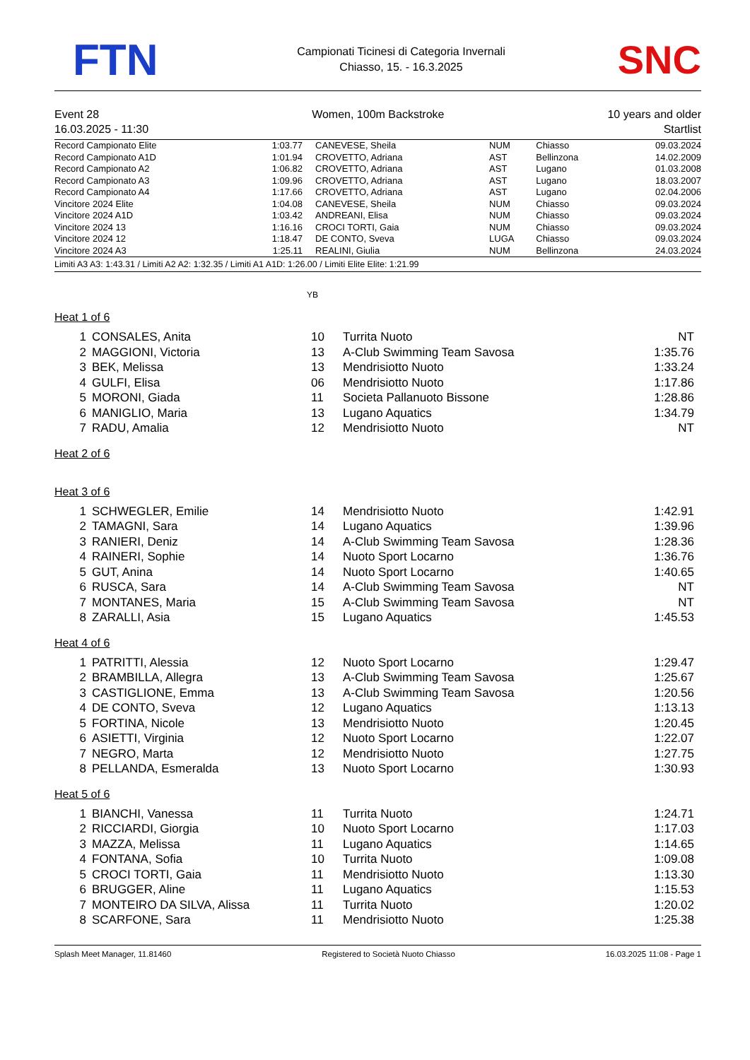FTN
Campionati Ticinesi di Categoria Invernali
Chiasso, 15. - 16.3.2025
SNC
Event 28
16.03.2025 - 11:30
Women, 100m Backstroke 10 years and older
Startlist
| Record Campionato Elite | 1:03.77 | CANEVESE, Sheila | NUM | Chiasso | 09.03.2024 |
| Record Campionato A1D | 1:01.94 | CROVETTO, Adriana | AST | Bellinzona | 14.02.2009 |
| Record Campionato A2 | 1:06.82 | CROVETTO, Adriana | AST | Lugano | 01.03.2008 |
| Record Campionato A3 | 1:09.96 | CROVETTO, Adriana | AST | Lugano | 18.03.2007 |
| Record Campionato A4 | 1:17.66 | CROVETTO, Adriana | AST | Lugano | 02.04.2006 |
| Vincitore 2024 Elite | 1:04.08 | CANEVESE, Sheila | NUM | Chiasso | 09.03.2024 |
| Vincitore 2024 A1D | 1:03.42 | ANDREANI, Elisa | NUM | Chiasso | 09.03.2024 |
| Vincitore 2024 13 | 1:16.16 | CROCI TORTI, Gaia | NUM | Chiasso | 09.03.2024 |
| Vincitore 2024 12 | 1:18.47 | DE CONTO, Sveva | LUGA | Chiasso | 09.03.2024 |
| Vincitore 2024 A3 | 1:25.11 | REALINI, Giulia | NUM | Bellinzona | 24.03.2024 |
Limiti A3 A3: 1:43.31 / Limiti A2 A2: 1:32.35 / Limiti A1 A1D: 1:26.00 / Limiti Elite Elite: 1:21.99
YB
Heat 1 of 6
| 1 | CONSALES, Anita | 10 | Turrita Nuoto | NT |
| 2 | MAGGIONI, Victoria | 13 | A-Club Swimming Team Savosa | 1:35.76 |
| 3 | BEK, Melissa | 13 | Mendrisiotto Nuoto | 1:33.24 |
| 4 | GULFI, Elisa | 06 | Mendrisiotto Nuoto | 1:17.86 |
| 5 | MORONI, Giada | 11 | Societa Pallanuoto Bissone | 1:28.86 |
| 6 | MANIGLIO, Maria | 13 | Lugano Aquatics | 1:34.79 |
| 7 | RADU, Amalia | 12 | Mendrisiotto Nuoto | NT |
Heat 2 of 6
Heat 3 of 6
| 1 | SCHWEGLER, Emilie | 14 | Mendrisiotto Nuoto | 1:42.91 |
| 2 | TAMAGNI, Sara | 14 | Lugano Aquatics | 1:39.96 |
| 3 | RANIERI, Deniz | 14 | A-Club Swimming Team Savosa | 1:28.36 |
| 4 | RAINERI, Sophie | 14 | Nuoto Sport Locarno | 1:36.76 |
| 5 | GUT, Anina | 14 | Nuoto Sport Locarno | 1:40.65 |
| 6 | RUSCA, Sara | 14 | A-Club Swimming Team Savosa | NT |
| 7 | MONTANES, Maria | 15 | A-Club Swimming Team Savosa | NT |
| 8 | ZARALLI, Asia | 15 | Lugano Aquatics | 1:45.53 |
Heat 4 of 6
| 1 | PATRITTI, Alessia | 12 | Nuoto Sport Locarno | 1:29.47 |
| 2 | BRAMBILLA, Allegra | 13 | A-Club Swimming Team Savosa | 1:25.67 |
| 3 | CASTIGLIONE, Emma | 13 | A-Club Swimming Team Savosa | 1:20.56 |
| 4 | DE CONTO, Sveva | 12 | Lugano Aquatics | 1:13.13 |
| 5 | FORTINA, Nicole | 13 | Mendrisiotto Nuoto | 1:20.45 |
| 6 | ASIETTI, Virginia | 12 | Nuoto Sport Locarno | 1:22.07 |
| 7 | NEGRO, Marta | 12 | Mendrisiotto Nuoto | 1:27.75 |
| 8 | PELLANDA, Esmeralda | 13 | Nuoto Sport Locarno | 1:30.93 |
Heat 5 of 6
| 1 | BIANCHI, Vanessa | 11 | Turrita Nuoto | 1:24.71 |
| 2 | RICCIARDI, Giorgia | 10 | Nuoto Sport Locarno | 1:17.03 |
| 3 | MAZZA, Melissa | 11 | Lugano Aquatics | 1:14.65 |
| 4 | FONTANA, Sofia | 10 | Turrita Nuoto | 1:09.08 |
| 5 | CROCI TORTI, Gaia | 11 | Mendrisiotto Nuoto | 1:13.30 |
| 6 | BRUGGER, Aline | 11 | Lugano Aquatics | 1:15.53 |
| 7 | MONTEIRO DA SILVA, Alissa | 11 | Turrita Nuoto | 1:20.02 |
| 8 | SCARFONE, Sara | 11 | Mendrisiotto Nuoto | 1:25.38 |
Splash Meet Manager, 11.81460 Registered to Società Nuoto Chiasso 16.03.2025 11:08 - Page 1